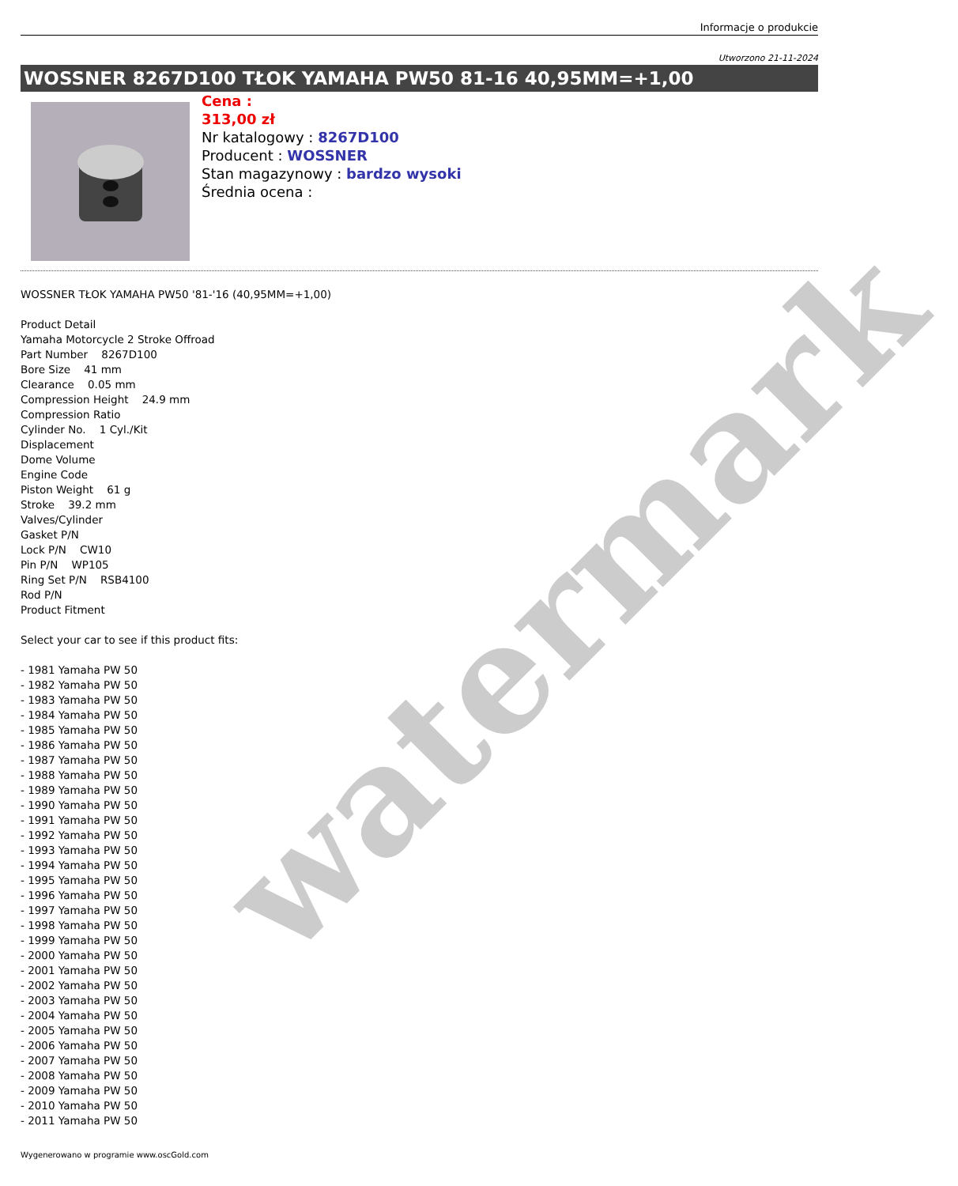watermark
Informacje o produkcie
Utworzono 21-11-2024
WOSSNER 8267D100 TŁOK YAMAHA PW50 81-16 40,95MM=+1,00
Cena :
313,00 zł
Nr katalogowy : 8267D100
Producent : WOSSNER
Stan magazynowy : bardzo wysoki
Średnia ocena :
WOSSNER TŁOK YAMAHA PW50 '81-'16 (40,95MM=+1,00)
Product Detail
Yamaha Motorcycle 2 Stroke Offroad
Part Number 8267D100
Bore Size 41 mm
Clearance 0.05 mm
Compression Height 24.9 mm
Compression Ratio
Cylinder No. 1 Cyl./Kit
Displacement
Dome Volume
Engine Code
Piston Weight 61 g
Stroke 39.2 mm
Valves/Cylinder
Gasket P/N
Lock P/N CW10
Pin P/N WP105
Ring Set P/N RSB4100
Rod P/N
Product Fitment
Select your car to see if this product fits:
- 1981 Yamaha PW 50
- 1982 Yamaha PW 50
- 1983 Yamaha PW 50
- 1984 Yamaha PW 50
- 1985 Yamaha PW 50
- 1986 Yamaha PW 50
- 1987 Yamaha PW 50
- 1988 Yamaha PW 50
- 1989 Yamaha PW 50
- 1990 Yamaha PW 50
- 1991 Yamaha PW 50
- 1992 Yamaha PW 50
- 1993 Yamaha PW 50
- 1994 Yamaha PW 50
- 1995 Yamaha PW 50
- 1996 Yamaha PW 50
- 1997 Yamaha PW 50
- 1998 Yamaha PW 50
- 1999 Yamaha PW 50
- 2000 Yamaha PW 50
- 2001 Yamaha PW 50
- 2002 Yamaha PW 50
- 2003 Yamaha PW 50
- 2004 Yamaha PW 50
- 2005 Yamaha PW 50
- 2006 Yamaha PW 50
- 2007 Yamaha PW 50
- 2008 Yamaha PW 50
- 2009 Yamaha PW 50
- 2010 Yamaha PW 50
- 2011 Yamaha PW 50
Wygenerowano w programie www.oscGold.com